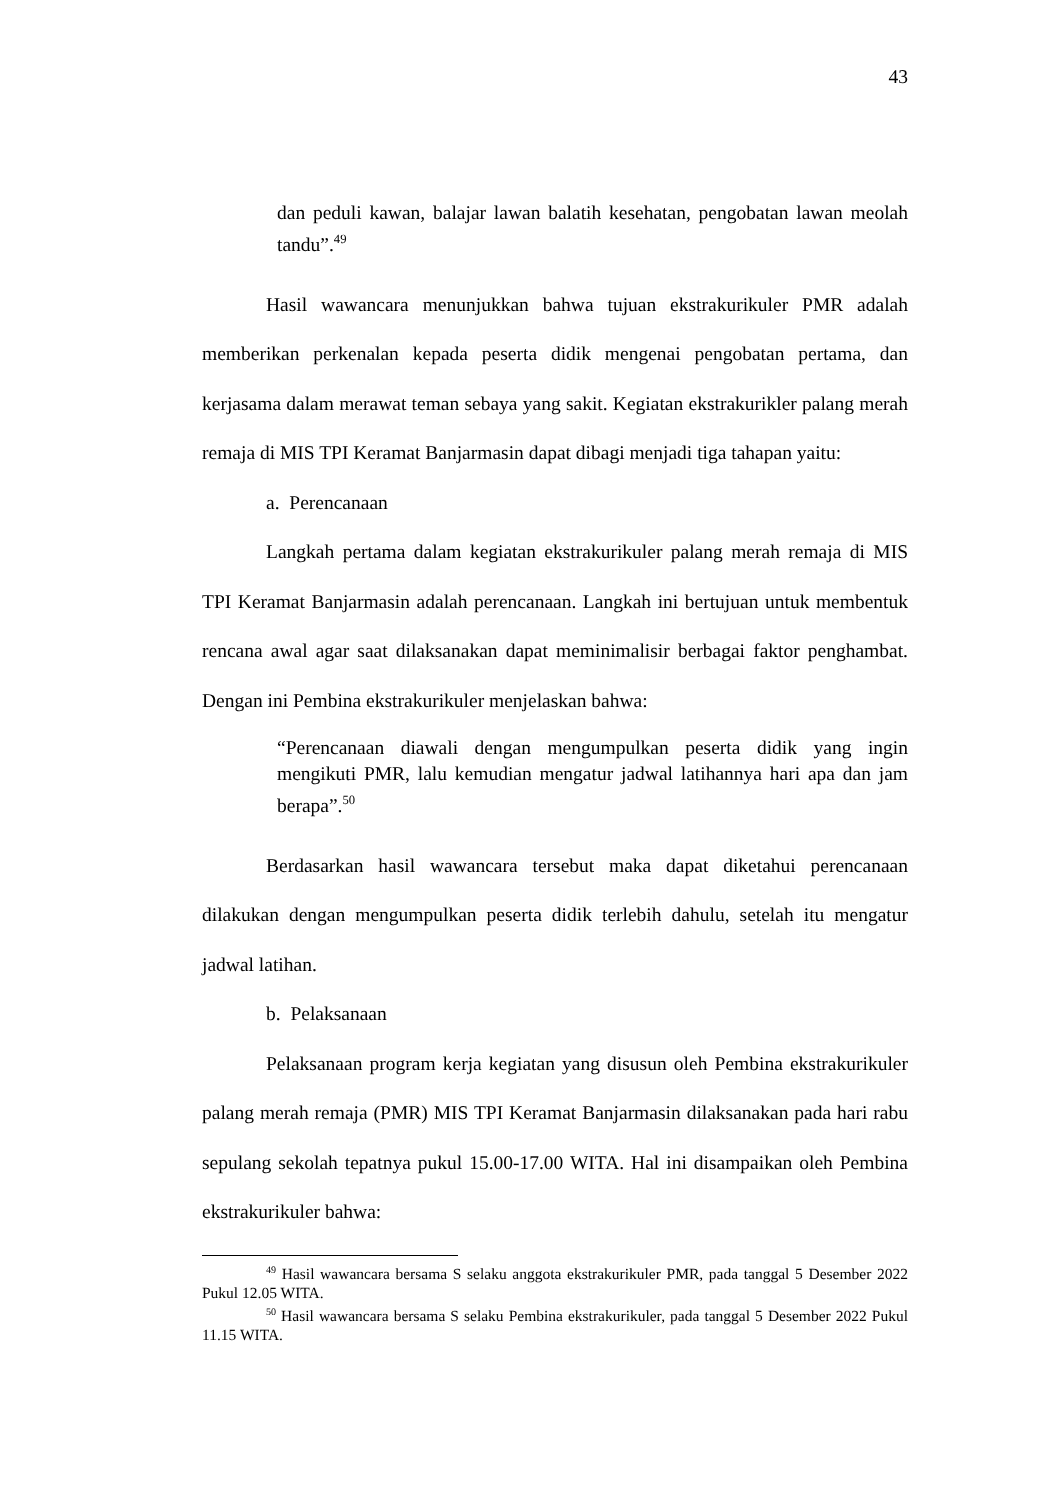43
dan peduli kawan, balajar lawan balatih kesehatan, pengobatan lawan meolah tandu”.<sup>49</sup>
Hasil wawancara menunjukkan bahwa tujuan ekstrakurikuler PMR adalah memberikan perkenalan kepada peserta didik mengenai pengobatan pertama, dan kerjasama dalam merawat teman sebaya yang sakit. Kegiatan ekstrakurikler palang merah remaja di MIS TPI Keramat Banjarmasin dapat dibagi menjadi tiga tahapan yaitu:
a. Perencanaan
Langkah pertama dalam kegiatan ekstrakurikuler palang merah remaja di MIS TPI Keramat Banjarmasin adalah perencanaan. Langkah ini bertujuan untuk membentuk rencana awal agar saat dilaksanakan dapat meminimalisir berbagai faktor penghambat. Dengan ini Pembina ekstrakurikuler menjelaskan bahwa:
“Perencanaan diawali dengan mengumpulkan peserta didik yang ingin mengikuti PMR, lalu kemudian mengatur jadwal latihannya hari apa dan jam berapa”.<sup>50</sup>
Berdasarkan hasil wawancara tersebut maka dapat diketahui perencanaan dilakukan dengan mengumpulkan peserta didik terlebih dahulu, setelah itu mengatur jadwal latihan.
b. Pelaksanaan
Pelaksanaan program kerja kegiatan yang disusun oleh Pembina ekstrakurikuler palang merah remaja (PMR) MIS TPI Keramat Banjarmasin dilaksanakan pada hari rabu sepulang sekolah tepatnya pukul 15.00-17.00 WITA. Hal ini disampaikan oleh Pembina ekstrakurikuler bahwa:
<sup>49</sup> Hasil wawancara bersama S selaku anggota ekstrakurikuler PMR, pada tanggal 5 Desember 2022 Pukul 12.05 WITA.
<sup>50</sup> Hasil wawancara bersama S selaku Pembina ekstrakurikuler, pada tanggal 5 Desember 2022 Pukul 11.15 WITA.